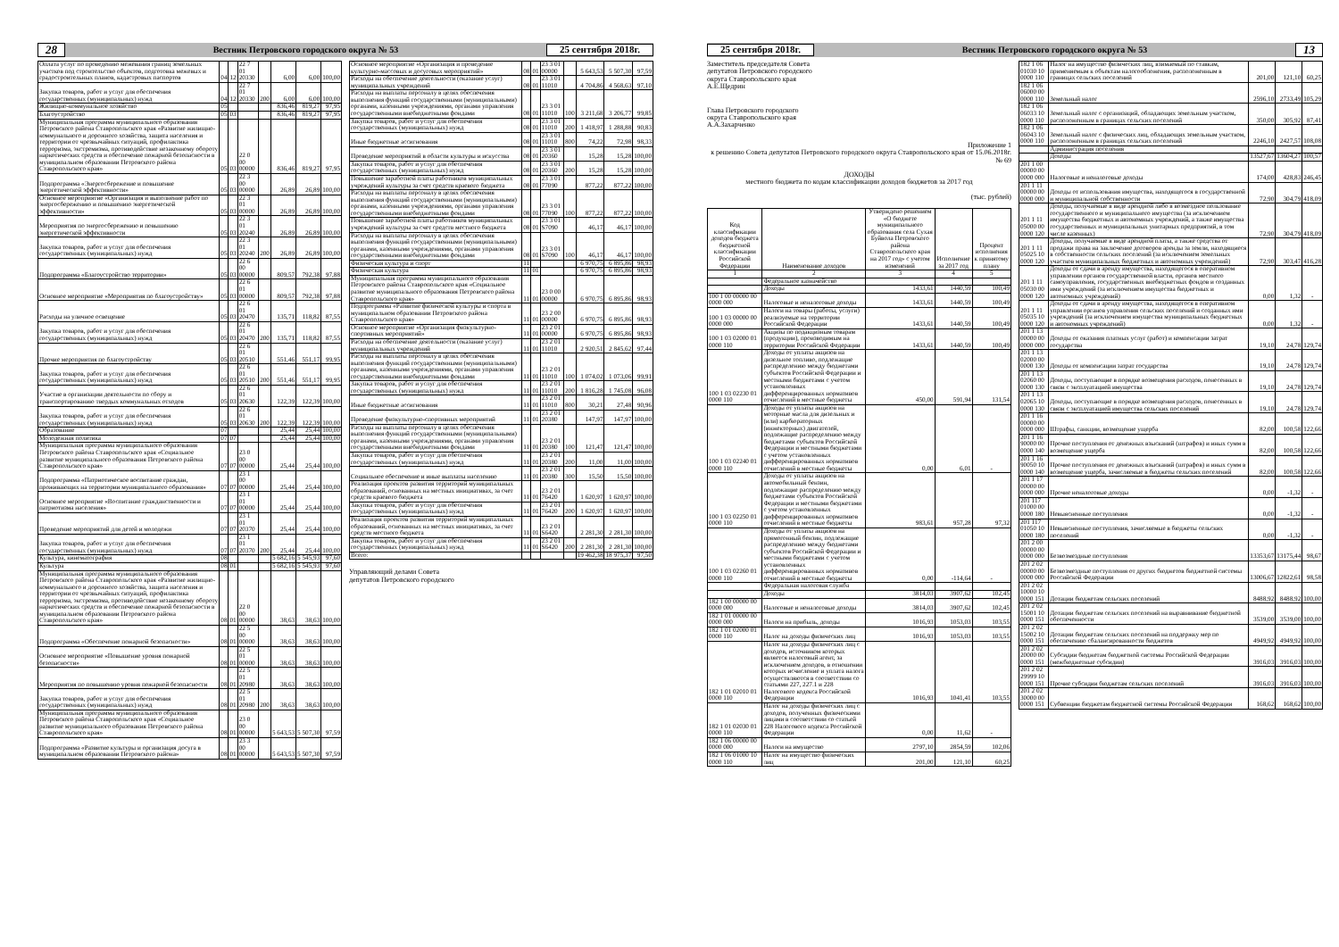28 Вестник Петровского городского округа № 53 25 сентября 2018г.
| Оплата услуг по проведению межевания границ земельных участков под строительство объектов, подготовка межевых и градостроительных планов, кадастровых паспортов | 04 | 12 | 22 7 01 20330 | | 6,00 | 6,00 | 100,00 |
| Закупка товаров, работ и услуг для обеспечения государственных (муниципальных) нужд | 04 | 12 | 22 7 01 20330 | 200 | 6,00 | 6,00 | 100,00 |
| Жилищно-коммунальное хозяйство | 05 | | | | 836,46 | 819,27 | 97,95 |
| Благоустройство | 05 | 03 | | | 836,46 | 819,27 | 97,95 |
| Муниципальная программа муниципального образования Петровского района Ставропольского края «Развитие жилищно-коммунального и дорожного хозяйства, защита населения и территории от чрезвычайных ситуаций, профилактика терроризма, экстремизма, противодействие незаконному обороту наркотических средств и обеспечение пожарной безопасности в муниципальном образовании Петровского района Ставропольского края» | 05 | 03 | 22 0 00 00000 | | 836,46 | 819,27 | 97,95 |
| Подпрограмма «Энергосбережение и повышение энергетической эффективности» | 05 | 03 | 22 3 00 00000 | | 26,89 | 26,89 | 100,00 |
| Основное мероприятие «Организация и выполнение работ по энергосбережению и повышению энергетической эффективности» | 05 | 03 | 22 3 01 00000 | | 26,89 | 26,89 | 100,00 |
| Мероприятия по энергосбережению и повышению энергетической эффективности | 05 | 03 | 22 3 01 20240 | | 26,89 | 26,89 | 100,00 |
| Закупка товаров, работ и услуг для обеспечения государственных (муниципальных) нужд | 05 | 03 | 22 3 01 20240 | 200 | 26,89 | 26,89 | 100,00 |
| Подпрограмма «Благоустройство территории» | 05 | 03 | 22 6 00 00000 | | 809,57 | 792,38 | 97,88 |
| Основное мероприятие «Мероприятия по благоустройству» | 05 | 03 | 22 6 01 00000 | | 809,57 | 792,38 | 97,88 |
| Расходы на уличное освещение | 05 | 03 | 22 6 01 20470 | | 135,71 | 118,82 | 87,55 |
| Закупка товаров, работ и услуг для обеспечения государственных (муниципальных) нужд | 05 | 03 | 22 6 01 20470 | 200 | 135,71 | 118,82 | 87,55 |
| Прочие мероприятия по благоустройству | 05 | 03 | 22 6 01 20510 | | 551,46 | 551,17 | 99,95 |
| Закупка товаров, работ и услуг для обеспечения государственных (муниципальных) нужд | 05 | 03 | 22 6 01 20510 | 200 | 551,46 | 551,17 | 99,95 |
| Участие в организации деятельности по сбору и транспортированию твердых коммунальных отходов | 05 | 03 | 22 6 01 20630 | | 122,39 | 122,39 | 100,00 |
| Закупка товаров, работ и услуг для обеспечения государственных (муниципальных) нужд | 05 | 03 | 22 6 01 20630 | 200 | 122,39 | 122,39 | 100,00 |
| Образование | 07 | | | | 25,44 | 25,44 | 100,00 |
| Молодежная политика | 07 | 07 | | | 25,44 | 25,44 | 100,00 |
| Муниципальная программа муниципального образования Петровского района Ставропольского края «Социальное развитие муниципального образования Петровского района Ставропольского края» | 07 | 07 | 23 0 00 00000 | | 25,44 | 25,44 | 100,00 |
| Подпрограмма «Патриотическое воспитание граждан, проживающих на территории муниципального образования» | 07 | 07 | 23 1 00 00000 | | 25,44 | 25,44 | 100,00 |
| Основное мероприятие «Воспитание гражданственности и патриотизма населения» | 07 | 07 | 23 1 01 00000 | | 25,44 | 25,44 | 100,00 |
| Проведение мероприятий для детей и молодежи | 07 | 07 | 23 1 01 20370 | | 25,44 | 25,44 | 100,00 |
| Закупка товаров, работ и услуг для обеспечения государственных (муниципальных) нужд | 07 | 07 | 23 1 01 20370 | 200 | 25,44 | 25,44 | 100,00 |
| Культура, кинематография | 08 | | | | 5 682,16 | 5 545,93 | 97,60 |
| Культура | 08 | 01 | | | 5 682,16 | 5 545,93 | 97,60 |
| Муниципальная программа муниципального образования Петровского района Ставропольского края «Развитие жилищно-коммунального и дорожного хозяйства, защита населения и территории от чрезвычайных ситуаций, профилактика терроризма, экстремизма, противодействие незаконному обороту наркотических средств и обеспечение пожарной безопасности в муниципальном образовании Петровского района Ставропольского края» | 08 | 01 | 22 0 00 00000 | | 38,63 | 38,63 | 100,00 |
| Подпрограмма «Обеспечение пожарной безопасности» | 08 | 01 | 22 5 00 00000 | | 38,63 | 38,63 | 100,00 |
| Основное мероприятие «Повышение уровня пожарной безопасности» | 08 | 01 | 22 5 01 00000 | | 38,63 | 38,63 | 100,00 |
| Мероприятия по повышению уровня пожарной безопасности | 08 | 01 | 22 5 01 20980 | | 38,63 | 38,63 | 100,00 |
| Закупка товаров, работ и услуг для обеспечения государственных (муниципальных) нужд | 08 | 01 | 22 5 01 20980 | 200 | 38,63 | 38,63 | 100,00 |
| Муниципальная программа муниципального образования Петровского района Ставропольского края «Социальное развитие муниципального образования Петровского района Ставропольского края» | 08 | 01 | 23 0 00 00000 | | 5 643,53 | 5 507,30 | 97,59 |
| Подпрограмма «Развитие культуры и организация досуга в муниципальном образовании Петровского района» | 08 | 01 | 23 3 00 00000 | | 5 643,53 | 5 507,30 | 97,59 |
| Основное мероприятие «Организация и проведение культурно-массовых и досуговых мероприятий» | 08 | 01 | 23 3 01 00000 | | 5 643,53 | 5 507,30 | 97,59 |
| Расходы на обеспечение деятельности (оказание услуг) муниципальных учреждений | 08 | 01 | 23 3 01 11010 | | 4 704,86 | 4 568,63 | 97,10 |
| Расходы на выплаты персоналу в целях обеспечения выполнения функций государственными (муниципальными) органами, казенными учреждениями, органами управления государственными внебюджетными фондами | 08 | 01 | 23 3 01 11010 | 100 | 3 211,68 | 3 206,77 | 99,85 |
| Закупка товаров, работ и услуг для обеспечения государственных (муниципальных) нужд | 08 | 01 | 23 3 01 11010 | 200 | 1 418,97 | 1 288,88 | 90,83 |
| Иные бюджетные ассигнования | 08 | 01 | 23 3 01 11010 | 800 | 74,22 | 72,98 | 98,33 |
| Проведение мероприятий в области культуры и искусства | 08 | 01 | 23 3 01 20360 | | 15,28 | 15,28 | 100,00 |
| Закупка товаров, работ и услуг для обеспечения государственных (муниципальных) нужд | 08 | 01 | 23 3 01 20360 | 200 | 15,28 | 15,28 | 100,00 |
| Повышение заработной платы работников муниципальных учреждений культуры за счет средств краевого бюджета | 08 | 01 | 23 3 01 77090 | | 877,22 | 877,22 | 100,00 |
| Расходы на выплаты персоналу в целях обеспечения выполнения функций государственными (муниципальными) органами, казенными учреждениями, органами управления государственными внебюджетными фондами | 08 | 01 | 23 3 01 77090 | 100 | 877,22 | 877,22 | 100,00 |
| Повышение заработной платы работников муниципальных учреждений культуры за счет средств местного бюджета | 08 | 01 | 23 3 01 S7090 | | 46,17 | 46,17 | 100,00 |
| Расходы на выплаты персоналу в целях обеспечения выполнения функций государственными (муниципальными) органами, казенными учреждениями, органами управления государственными внебюджетными фондами | 08 | 01 | 23 3 01 S7090 | 100 | 46,17 | 46,17 | 100,00 |
| Физическая культура и спорт | 11 | | | | 6 970,75 | 6 895,86 | 98,93 |
| Физическая культура | 11 | 01 | | | 6 970,75 | 6 895,86 | 98,93 |
| Муниципальная программа муниципального образования Петровского района Ставропольского края «Социальное развитие муниципального образования Петровского района Ставропольского края» | 11 | 01 | 23 0 00 00000 | | 6 970,75 | 6 895,86 | 98,93 |
| Подпрограмма «Развитие физической культуры и спорта в муниципальном образовании Петровского района Ставропольского края» | 11 | 01 | 23 2 00 00000 | | 6 970,75 | 6 895,86 | 98,93 |
| Основное мероприятие «Организация физкультурно-спортивных мероприятий» | 11 | 01 | 23 2 01 00000 | | 6 970,75 | 6 895,86 | 98,93 |
| Расходы на обеспечение деятельности (оказание услуг) муниципальных учреждений | 11 | 01 | 23 2 01 11010 | | 2 920,51 | 2 845,62 | 97,44 |
| Расходы на выплаты персоналу в целях обеспечения выполнения функций государственными (муниципальными) органами, казенными учреждениями, органами управления государственными внебюджетными фондами | 11 | 01 | 23 2 01 11010 | 100 | 1 074,02 | 1 073,06 | 99,91 |
| Закупка товаров, работ и услуг для обеспечения государственных (муниципальных) нужд | 11 | 01 | 23 2 01 11010 | 200 | 1 816,28 | 1 745,08 | 96,08 |
| Иные бюджетные ассигнования | 11 | 01 | 23 2 01 11010 | 800 | 30,21 | 27,48 | 90,96 |
| Проведение физкультурно-спортивных мероприятий | 11 | 01 | 23 2 01 20380 | | 147,97 | 147,97 | 100,00 |
| Расходы на выплаты персоналу в целях обеспечения выполнения функций государственными (муниципальными) органами, казенными учреждениями, органами управления государственными внебюджетными фондами | 11 | 01 | 23 2 01 20380 | 100 | 121,47 | 121,47 | 100,00 |
| Закупка товаров, работ и услуг для обеспечения государственных (муниципальных) нужд | 11 | 01 | 23 2 01 20380 | 200 | 11,00 | 11,00 | 100,00 |
| Социальное обеспечение и иные выплаты населению | 11 | 01 | 23 2 01 20380 | 300 | 15,50 | 15,50 | 100,00 |
| Реализация проектов развития территорий муниципальных образований, основанных на местных инициативах, за счет средств краевого бюджета | 11 | 01 | 23 2 01 76420 | | 1 620,97 | 1 620,97 | 100,00 |
| Закупка товаров, работ и услуг для обеспечения государственных (муниципальных) нужд | 11 | 01 | 23 2 01 76420 | 200 | 1 620,97 | 1 620,97 | 100,00 |
| Реализация проектов развития территорий муниципальных образований, основанных на местных инициативах, за счет средств местного бюджета | 11 | 01 | 23 2 01 S6420 | | 2 281,30 | 2 281,30 | 100,00 |
| Закупка товаров, работ и услуг для обеспечения государственных (муниципальных) нужд | 11 | 01 | 23 2 01 S6420 | 200 | 2 281,30 | 2 281,30 | 100,00 |
| Всего: | | | | | 19 462,38 | 18 975,37 | 97,50 |
Управляющий делами Совета
депутатов Петровского городского
25 сентября 2018г. Вестник Петровского городского округа № 53 13
Заместитель председателя Совета
депутатов Петровского городского
округа Ставропольского края
А.Е.Щедрин
Глава Петровского городского
округа Ставропольского края
А.А.Захарченко
Приложение 1
к решению Совета депутатов Петровского городского округа Ставропольского края от 15.06.2018г.
№ 69
ДОХОДЫ
местного бюджета по кодам классификации доходов бюджетов за 2017 год
(тыс. рублей)
| Код классификации доходов бюджета бюджетной классификации Российской Федерации | Наименование доходов | Утверждено решением «О бюджете муниципального образования села Сухая Буйвола Петровского района Ставропольского края на 2017 год» с учетом изменений | Исполнение за 2017 год | Процент исполнения к принятому плану |
| --- | --- | --- | --- | --- |
| 1 | 2 | 3 | 4 | 5 |
| | Федеральное казначейство | | | |
| | Доходы | 1433,61 | 1440,59 | 100,49 |
| 100 1 00 00000 00 0000 000 | Налоговые и неналоговые доходы | 1433,61 | 1440,59 | 100,49 |
| 100 1 03 00000 00 0000 000 | Налоги на товары (работы, услуги) реализуемые на территории Российской Федерации | 1433,61 | 1440,59 | 100,49 |
| 100 1 03 02000 01 0000 110 | Акцизы по подакцизным товарам (продукции), производимым на территории Российской Федерации | 1433,61 | 1440,59 | 100,49 |
| 100 1 03 02230 01 0000 110 | Доходы от уплаты акцизов на дизельное топливо, подлежащие распределению между бюджетами субъектов Российской Федерации и местными бюджетами с учетом установленных дифференцированных нормативов отчислений в местные бюджеты | 450,00 | 591,94 | 131,54 |
| 100 1 03 02240 01 0000 110 | Доходы от уплаты акцизов на моторные масла для дизельных и (или) карбюраторных (инжекторных) двигателей, подлежащие распределению между бюджетами субъектов Российской Федерации и местными бюджетами с учетом установленных дифференцированных нормативов отчислений в местные бюджеты | 0,00 | 6,01 | - |
| 100 1 03 02250 01 0000 110 | Доходы от уплаты акцизов на автомобильный бензин, подлежащие распределению между бюджетами субъектов Российской Федерации и местными бюджетами с учетом установленных дифференцированных нормативов отчислений в местные бюджеты | 983,61 | 957,28 | 97,32 |
| 100 1 03 02260 01 0000 110 | Доходы от уплаты акцизов на прямогонный бензин, подлежащие распределению между бюджетами субъектов Российской Федерации и местными бюджетами с учетом установленных дифференцированных нормативов отчислений в местные бюджеты | 0,00 | -114,64 | - |
| | Федеральная налоговая служба | | | |
| | Доходы | 3814,03 | 3907,62 | 102,45 |
| 182 1 00 00000 00 0000 000 | Налоговые и неналоговые доходы | 3814,03 | 3907,62 | 102,45 |
| 182 1 01 00000 00 0000 000 | Налоги на прибыль, доходы | 1016,93 | 1053,03 | 103,55 |
| 182 1 01 02000 01 0000 110 | Налог на доходы физических лиц | 1016,93 | 1053,03 | 103,55 |
| 182 1 01 02010 01 0000 110 | Налог на доходы физических лиц с доходов, источником которых является налоговый агент, за исключением доходов, в отношении которых исчисление и уплата налога осуществляются в соответствии со статьями 227, 227.1 и 228 Налогового кодекса Российской Федерации | 1016,93 | 1041,41 | 103,55 |
| 182 1 01 02030 01 0000 110 | Налог на доходы физических лиц с доходов, полученных физическими лицами в соответствии со статьей 228 Налогового кодекса Российской Федерации | 0,00 | 11,62 | - |
| 182 1 06 00000 00 0000 000 | Налоги на имущество | 2797,10 | 2854,59 | 102,06 |
| 182 1 06 01000 10 0000 110 | Налог на имущество физических лиц | 201,00 | 121,10 | 60,25 |
| 182 1 06 01030 10 0000 110 | Налог на имущество физических лиц, взимаемый по ставкам, применяемым к объектам налогообложения, расположенным в границах сельских поселений | 201,00 | 121,10 | 60,25 |
| 182 1 06 06000 00 0000 110 | Земельный налог | 2596,10 | 2733,49 | 105,29 |
| 182 1 06 06033 10 0000 110 | Земельный налог с организаций, обладающих земельным участком, расположенным в границах сельских поселений | 350,00 | 305,92 | 87,41 |
| 182 1 06 06043 10 0000 110 | Земельный налог с физических лиц, обладающих земельным участком, расположенным в границах сельских поселений | 2246,10 | 2427,57 | 108,08 |
| | Администрация поселения | | | |
| | Доходы | 13527,67 | 13604,27 | 100,57 |
| 201 1 00 00000 00 0000 000 | Налоговые и неналоговые доходы | 174,00 | 428,83 | 246,45 |
| 201 1 11 00000 00 0000 000 | Доходы от использования имущества, находящегося в государственной и муниципальной собственности | 72,90 | 304,79 | 418,09 |
| 201 1 11 05000 00 0000 120 | Доходы, получаемые в виде арендной либо в возмездное пользование государственного и муниципального имущества (за исключением имущества бюджетных и автономных учреждений, а также имущества государственных и муниципальных унитарных предприятий, в том числе казенных) | 72,90 | 304,79 | 418,09 |
| 201 1 11 05025 10 0000 120 | Доходы, получаемые в виде арендной платы, а также средства от продажи права на заключение договоров аренды за земли, находящиеся в собственности сельских поселений (за исключением земельных участков муниципальных бюджетных и автономных учреждений) | 72,90 | 303,47 | 416,28 |
| 201 1 11 05030 00 0000 120 | Доходы от сдачи в аренду имущества, находящегося в оперативном управлении органов государственной власти, органов местного самоуправления, государственных внебюджетных фондов и созданных ими учреждений (за исключением имущества бюджетных и автономных учреждений) | 0,00 | 1,32 | - |
| 201 1 11 05035 10 0000 120 | Доходы от сдачи в аренду имущества, находящегося в оперативном управлении органов управления сельских поселений и созданных ими учреждений (за исключением имущества муниципальных бюджетных и автономных учреждений) | 0,00 | 1,32 | - |
| 201 1 13 00000 00 0000 000 | Доходы от оказания платных услуг (работ) и компенсации затрат государства | 19,10 | 24,78 | 129,74 |
| 201 1 13 02000 00 0000 130 | Доходы от компенсации затрат государства | 19,10 | 24,78 | 129,74 |
| 201 1 13 02060 00 0000 130 | Доходы, поступающие в порядке возмещения расходов, понесенных в связи с эксплуатацией имущества | 19,10 | 24,78 | 129,74 |
| 201 1 13 02065 10 0000 130 | Доходы, поступающие в порядке возмещения расходов, понесенных в связи с эксплуатацией имущества сельских поселений | 19,10 | 24,78 | 129,74 |
| 201 1 16 00000 00 0000 000 | Штрафы, санкции, возмещение ущерба | 82,00 | 100,58 | 122,66 |
| 201 1 16 90000 00 0000 140 | Прочие поступления от денежных взысканий (штрафов) и иных сумм в возмещение ущерба | 82,00 | 100,58 | 122,66 |
| 201 1 16 90050 10 0000 140 | Прочие поступления от денежных взысканий (штрафов) и иных сумм в возмещение ущерба, зачисляемые в бюджеты сельских поселений | 82,00 | 100,58 | 122,66 |
| 201 1 17 00000 00 0000 000 | Прочие неналоговые доходы | 0,00 | -1,32 | - |
| 201 117 01000 00 0000 180 | Невыясненные поступления | 0,00 | -1,32 | - |
| 201 117 01050 10 0000 180 | Невыясненные поступления, зачисляемые в бюджеты сельских поселений | 0,00 | -1,32 | - |
| 201 2 00 00000 00 0000 000 | Безвозмездные поступления | 13353,67 | 13175,44 | 98,67 |
| 201 2 02 00000 00 0000 000 | Безвозмездные поступления от других бюджетов бюджетной системы Российской Федерации | 13006,67 | 12822,61 | 98,58 |
| 201 2 02 10000 10 0000 151 | Дотации бюджетам сельских поселений | 8488,92 | 8488,92 | 100,00 |
| 201 2 02 15001 10 0000 151 | Дотации бюджетам сельских поселений на выравнивание бюджетной обеспеченности | 3539,00 | 3539,00 | 100,00 |
| 201 2 02 15002 10 0000 151 | Дотации бюджетам сельских поселений на поддержку мер по обеспечению сбалансированности бюджетов | 4949,92 | 4949,92 | 100,00 |
| 201 2 02 20000 00 0000 151 | Субсидии бюджетам бюджетной системы Российской Федерации (межбюджетные субсидии) | 3916,03 | 3916,03 | 100,00 |
| 201 2 02 29999 10 0000 151 | Прочие субсидии бюджетам сельских поселений | 3916,03 | 3916,03 | 100,00 |
| 201 2 02 30000 00 0000 151 | Субвенции бюджетам бюджетной системы Российской Федерации | 168,62 | 168,62 | 100,00 |